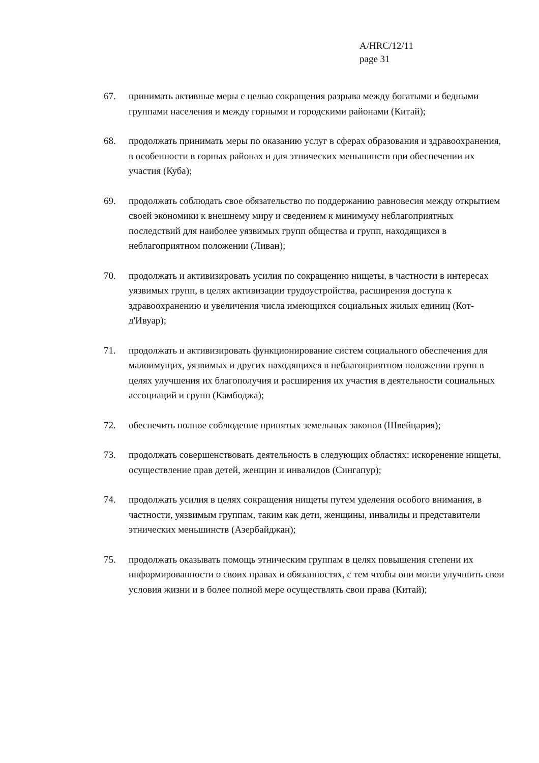A/HRC/12/11
page 31
67. принимать активные меры с целью сокращения разрыва между богатыми и бедными группами населения и между горными и городскими районами (Китай);
68. продолжать принимать меры по оказанию услуг в сферах образования и здравоохранения, в особенности в горных районах и для этнических меньшинств при обеспечении их участия (Куба);
69. продолжать соблюдать свое обязательство по поддержанию равновесия между открытием своей экономики к внешнему миру и сведением к минимуму неблагоприятных последствий для наиболее уязвимых групп общества и групп, находящихся в неблагоприятном положении (Ливан);
70. продолжать и активизировать усилия по сокращению нищеты, в частности в интересах уязвимых групп, в целях активизации трудоустройства, расширения доступа к здравоохранению и увеличения числа имеющихся социальных жилых единиц (Кот-д'Ивуар);
71. продолжать и активизировать функционирование систем социального обеспечения для малоимущих, уязвимых и других находящихся в неблагоприятном положении групп в целях улучшения их благополучия и расширения их участия в деятельности социальных ассоциаций и групп (Камбоджа);
72. обеспечить полное соблюдение принятых земельных законов (Швейцария);
73. продолжать совершенствовать деятельность в следующих областях: искоренение нищеты, осуществление прав детей, женщин и инвалидов (Сингапур);
74. продолжать усилия в целях сокращения нищеты путем уделения особого внимания, в частности, уязвимым группам, таким как дети, женщины, инвалиды и представители этнических меньшинств (Азербайджан);
75. продолжать оказывать помощь этническим группам в целях повышения степени их информированности о своих правах и обязанностях, с тем чтобы они могли улучшить свои условия жизни и в более полной мере осуществлять свои права (Китай);